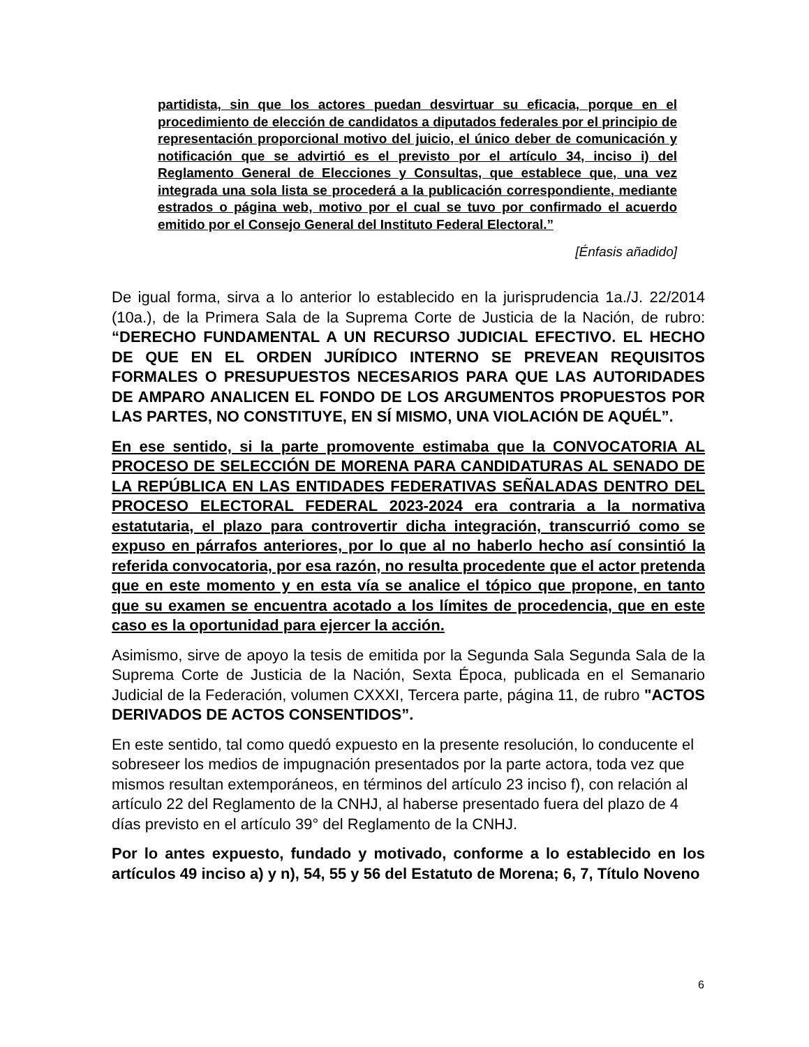partidista, sin que los actores puedan desvirtuar su eficacia, porque en el procedimiento de elección de candidatos a diputados federales por el principio de representación proporcional motivo del juicio, el único deber de comunicación y notificación que se advirtió es el previsto por el artículo 34, inciso i) del Reglamento General de Elecciones y Consultas, que establece que, una vez integrada una sola lista se procederá a la publicación correspondiente, mediante estrados o página web, motivo por el cual se tuvo por confirmado el acuerdo emitido por el Consejo General del Instituto Federal Electoral.”
[Énfasis añadido]
De igual forma, sirva a lo anterior lo establecido en la jurisprudencia 1a./J. 22/2014 (10a.), de la Primera Sala de la Suprema Corte de Justicia de la Nación, de rubro: “DERECHO FUNDAMENTAL A UN RECURSO JUDICIAL EFECTIVO. EL HECHO DE QUE EN EL ORDEN JURÍDICO INTERNO SE PREVEAN REQUISITOS FORMALES O PRESUPUESTOS NECESARIOS PARA QUE LAS AUTORIDADES DE AMPARO ANALICEN EL FONDO DE LOS ARGUMENTOS PROPUESTOS POR LAS PARTES, NO CONSTITUYE, EN SÍ MISMO, UNA VIOLACIÓN DE AQUÉL”.
En ese sentido, si la parte promovente estimaba que la CONVOCATORIA AL PROCESO DE SELECCIÓN DE MORENA PARA CANDIDATURAS AL SENADO DE LA REPÚBLICA EN LAS ENTIDADES FEDERATIVAS SEÑALADAS DENTRO DEL PROCESO ELECTORAL FEDERAL 2023-2024 era contraria a la normativa estatutaria, el plazo para controvertir dicha integración, transcurrió como se expuso en párrafos anteriores, por lo que al no haberlo hecho así consintió la referida convocatoria, por esa razón, no resulta procedente que el actor pretenda que en este momento y en esta vía se analice el tópico que propone, en tanto que su examen se encuentra acotado a los límites de procedencia, que en este caso es la oportunidad para ejercer la acción.
Asimismo, sirve de apoyo la tesis de emitida por la Segunda Sala Segunda Sala de la Suprema Corte de Justicia de la Nación, Sexta Época, publicada en el Semanario Judicial de la Federación, volumen CXXXI, Tercera parte, página 11, de rubro "ACTOS DERIVADOS DE ACTOS CONSENTIDOS”.
En este sentido, tal como quedó expuesto en la presente resolución, lo conducente el sobreseer los medios de impugnación presentados por la parte actora, toda vez que mismos resultan extemporáneos, en términos del artículo 23 inciso f), con relación al artículo 22 del Reglamento de la CNHJ, al haberse presentado fuera del plazo de 4 días previsto en el artículo 39° del Reglamento de la CNHJ.
Por lo antes expuesto, fundado y motivado, conforme a lo establecido en los artículos 49 inciso a) y n), 54, 55 y 56 del Estatuto de Morena; 6, 7, Título Noveno
6